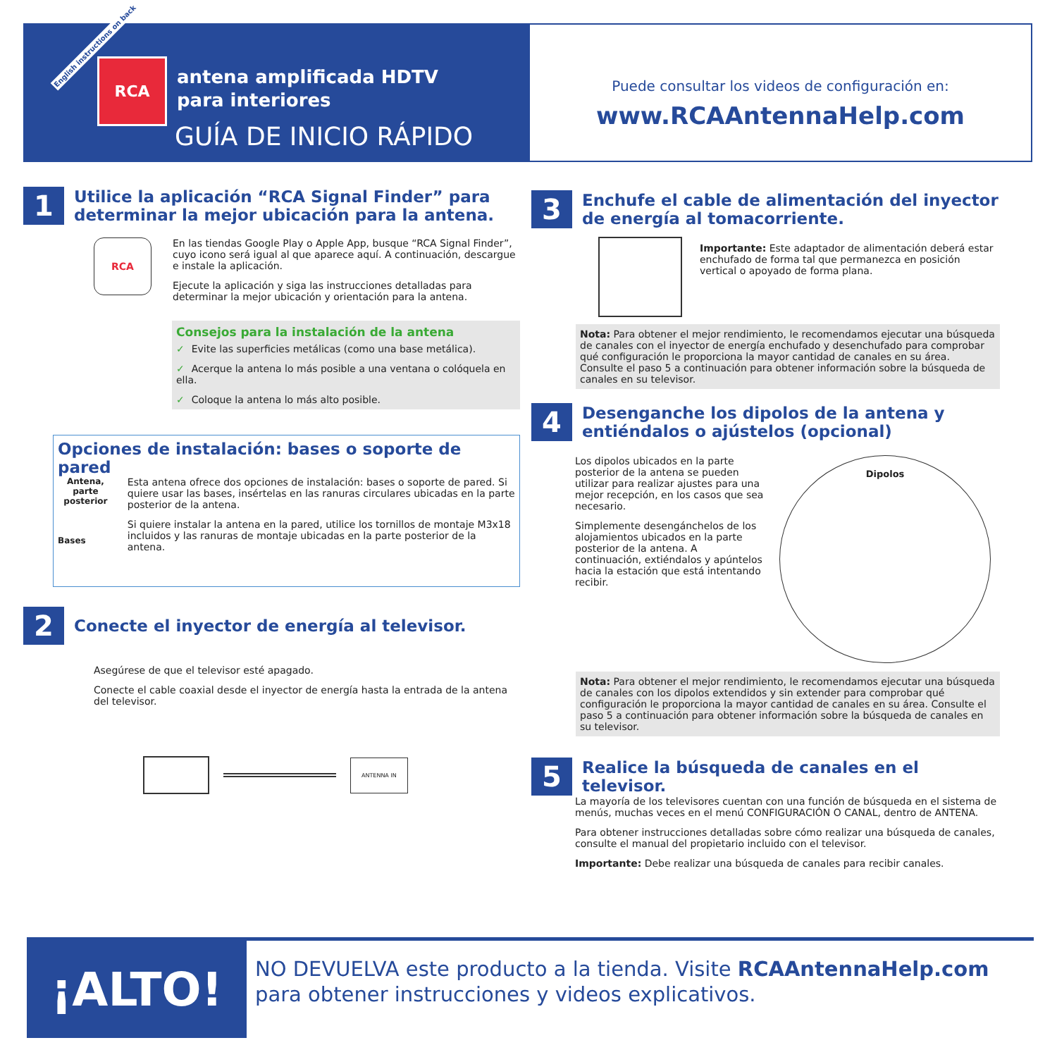English instructions on back
RCA
antena amplificada HDTV
para interiores
GUÍA DE INICIO RÁPIDO
Puede consultar los videos de configuración en:
www.RCAAntennaHelp.com
1
Utilice la aplicación “RCA Signal Finder” para determinar la mejor ubicación para la antena.
RCA
En las tiendas Google Play o Apple App, busque “RCA Signal Finder”, cuyo icono será igual al que aparece aquí. A continuación, descargue e instale la aplicación.
Ejecute la aplicación y siga las instrucciones detalladas para determinar la mejor ubicación y orientación para la antena.
Consejos para la instalación de la antena
✓ Evite las superficies metálicas (como una base metálica).
✓ Acerque la antena lo más posible a una ventana o colóquela en ella.
✓ Coloque la antena lo más alto posible.
Opciones de instalación: bases o soporte de pared
Antena, parte posterior
Bases
Esta antena ofrece dos opciones de instalación: bases o soporte de pared. Si quiere usar las bases, insértelas en las ranuras circulares ubicadas en la parte posterior de la antena.
Si quiere instalar la antena en la pared, utilice los tornillos de montaje M3x18 incluidos y las ranuras de montaje ubicadas en la parte posterior de la antena.
2
Conecte el inyector de energía al televisor.
Asegúrese de que el televisor esté apagado.
Conecte el cable coaxial desde el inyector de energía hasta la entrada de la antena del televisor.
ANTENNA IN
3
Enchufe el cable de alimentación del inyector de energía al tomacorriente.
Importante: Este adaptador de alimentación deberá estar enchufado de forma tal que permanezca en posición vertical o apoyado de forma plana.
Nota: Para obtener el mejor rendimiento, le recomendamos ejecutar una búsqueda de canales con el inyector de energía enchufado y desenchufado para comprobar qué configuración le proporciona la mayor cantidad de canales en su área. Consulte el paso 5 a continuación para obtener información sobre la búsqueda de canales en su televisor.
4
Desenganche los dipolos de la antena y entiéndalos o ajústelos (opcional)
Los dipolos ubicados en la parte posterior de la antena se pueden utilizar para realizar ajustes para una mejor recepción, en los casos que sea necesario.
Simplemente desengánchelos de los alojamientos ubicados en la parte posterior de la antena. A continuación, extiéndalos y apúntelos hacia la estación que está intentando recibir.
Dipolos
Nota: Para obtener el mejor rendimiento, le recomendamos ejecutar una búsqueda de canales con los dipolos extendidos y sin extender para comprobar qué configuración le proporciona la mayor cantidad de canales en su área. Consulte el paso 5 a continuación para obtener información sobre la búsqueda de canales en su televisor.
5
Realice la búsqueda de canales en el televisor.
La mayoría de los televisores cuentan con una función de búsqueda en el sistema de menús, muchas veces en el menú CONFIGURACIÓN O CANAL, dentro de ANTENA.
Para obtener instrucciones detalladas sobre cómo realizar una búsqueda de canales, consulte el manual del propietario incluido con el televisor.
Importante: Debe realizar una búsqueda de canales para recibir canales.
¡ALTO!
NO DEVUELVA este producto a la tienda. Visite RCAAntennaHelp.com
para obtener instrucciones y videos explicativos.